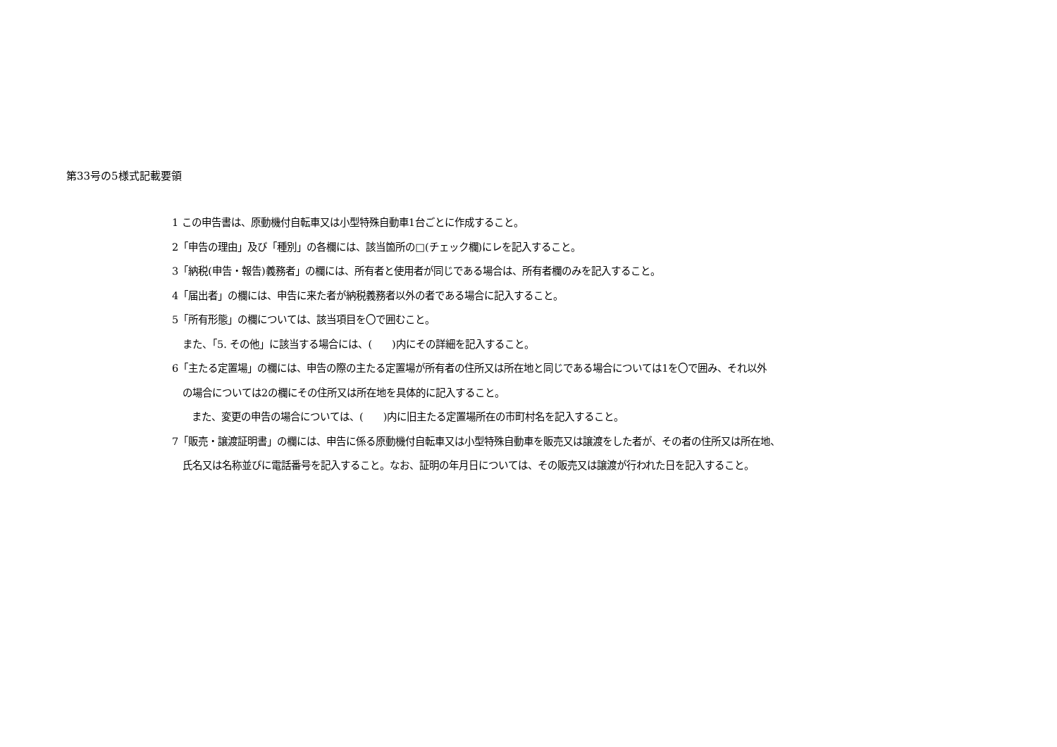第33号の5様式記載要領
1 この申告書は、原動機付自転車又は小型特殊自動車1台ごとに作成すること。
2「申告の理由」及び「種別」の各欄には、該当箇所の□(チェック欄)にレを記入すること。
3「納税(申告・報告)義務者」の欄には、所有者と使用者が同じである場合は、所有者欄のみを記入すること。
4「届出者」の欄には、申告に来た者が納税義務者以外の者である場合に記入すること。
5「所有形態」の欄については、該当項目を〇で囲むこと。
また、「5. その他」に該当する場合には、(　　)内にその詳細を記入すること。
6「主たる定置場」の欄には、申告の際の主たる定置場が所有者の住所又は所在地と同じである場合については1を〇で囲み、それ以外
の場合については2の欄にその住所又は所在地を具体的に記入すること。
また、変更の申告の場合については、(　　)内に旧主たる定置場所在の市町村名を記入すること。
7「販売・譲渡証明書」の欄には、申告に係る原動機付自転車又は小型特殊自動車を販売又は譲渡をした者が、その者の住所又は所在地、
氏名又は名称並びに電話番号を記入すること。なお、証明の年月日については、その販売又は譲渡が行われた日を記入すること。